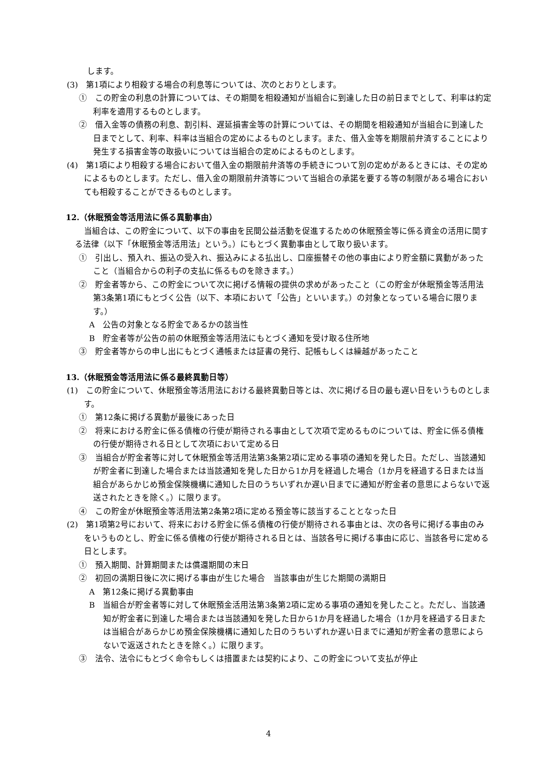します。
(3)　第1項により相殺する場合の利息等については、次のとおりとします。
①　この貯金の利息の計算については、その期間を相殺通知が当組合に到達した日の前日までとして、利率は約定利率を適用するものとします。
②　借入金等の債務の利息、割引料、遅延損害金等の計算については、その期間を相殺通知が当組合に到達した日までとして、利率、料率は当組合の定めによるものとします。また、借入金等を期限前弁済することにより発生する損害金等の取扱いについては当組合の定めによるものとします。
(4)　第1項により相殺する場合において借入金の期限前弁済等の手続きについて別の定めがあるときには、その定めによるものとします。ただし、借入金の期限前弁済等について当組合の承諾を要する等の制限がある場合においても相殺することができるものとします。
12.（休眠預金等活用法に係る異動事由）
当組合は、この貯金について、以下の事由を民間公益活動を促進するための休眠預金等に係る資金の活用に関する法律（以下「休眠預金等活用法」という。）にもとづく異動事由として取り扱います。
①　引出し、預入れ、振込の受入れ、振込みによる払出し、口座振替その他の事由により貯金額に異動があったこと（当組合からの利子の支払に係るものを除きます。）
②　貯金者等から、この貯金について次に掲げる情報の提供の求めがあったこと（この貯金が休眠預金等活用法第3条第1項にもとづく公告（以下、本項において「公告」といいます。）の対象となっている場合に限ります。）
A　公告の対象となる貯金であるかの該当性
B　貯金者等が公告の前の休眠預金等活用法にもとづく通知を受け取る住所地
③　貯金者等からの申し出にもとづく通帳または証書の発行、記帳もしくは繰越があったこと
13.（休眠預金等活用法に係る最終異動日等）
(1)　この貯金について、休眠預金等活用法における最終異動日等とは、次に掲げる日の最も遅い日をいうものとします。
①　第12条に掲げる異動が最後にあった日
②　将来における貯金に係る債権の行使が期待される事由として次項で定めるものについては、貯金に係る債権の行使が期待される日として次項において定める日
③　当組合が貯金者等に対して休眠預金等活用法第3条第2項に定める事項の通知を発した日。ただし、当該通知が貯金者に到達した場合または当該通知を発した日から1か月を経過した場合（1か月を経過する日または当組合があらかじめ預金保険機構に通知した日のうちいずれか遅い日までに通知が貯金者の意思によらないで返送されたときを除く。）に限ります。
④　この貯金が休眠預金等活用法第2条第2項に定める預金等に該当することとなった日
(2)　第1項第2号において、将来における貯金に係る債権の行使が期待される事由とは、次の各号に掲げる事由のみをいうものとし、貯金に係る債権の行使が期待される日とは、当該各号に掲げる事由に応じ、当該各号に定める日とします。
①　預入期間、計算期間または償還期間の末日
②　初回の満期日後に次に掲げる事由が生じた場合　当該事由が生じた期間の満期日
A　第12条に掲げる異動事由
B　当組合が貯金者等に対して休眠預金活用法第3条第2項に定める事項の通知を発したこと。ただし、当該通知が貯金者に到達した場合または当該通知を発した日から1か月を経過した場合（1か月を経過する日または当組合があらかじめ預金保険機構に通知した日のうちいずれか遅い日までに通知が貯金者の意思によらないで返送されたときを除く。）に限ります。
③　法令、法令にもとづく命令もしくは措置または契約により、この貯金について支払が停止
4